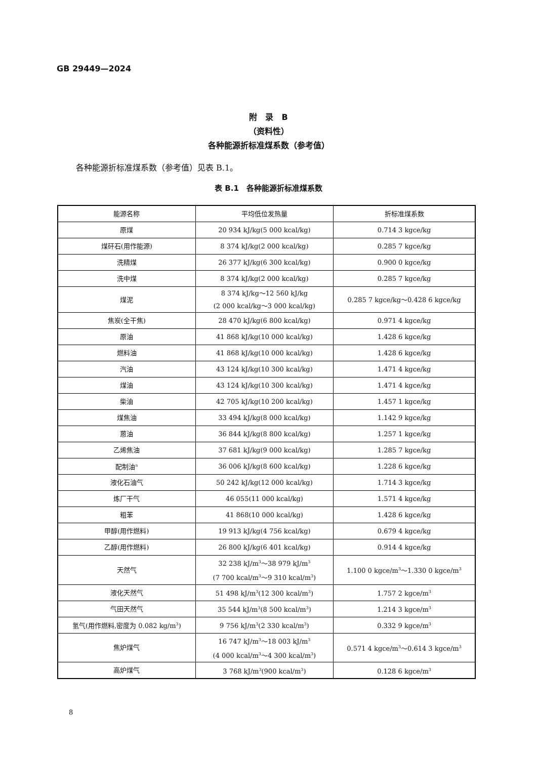GB 29449—2024
附　录　B
（资料性）
各种能源折标准煤系数（参考值）
各种能源折标准煤系数（参考值）见表 B.1。
表 B.1　各种能源折标准煤系数
| 能源名称 | 平均低位发热量 | 折标准煤系数 |
| --- | --- | --- |
| 原煤 | 20 934 kJ/kg(5 000 kcal/kg) | 0.714 3 kgce/kg |
| 煤矸石(用作能源) | 8 374 kJ/kg(2 000 kcal/kg) | 0.285 7 kgce/kg |
| 洗精煤 | 26 377 kJ/kg(6 300 kcal/kg) | 0.900 0 kgce/kg |
| 洗中煤 | 8 374 kJ/kg(2 000 kcal/kg) | 0.285 7 kgce/kg |
| 煤泥 | 8 374 kJ/kg～12 560 kJ/kg (2 000 kcal/kg～3 000 kcal/kg) | 0.285 7 kgce/kg～0.428 6 kgce/kg |
| 焦炭(全干焦) | 28 470 kJ/kg(6 800 kcal/kg) | 0.971 4 kgce/kg |
| 原油 | 41 868 kJ/kg(10 000 kcal/kg) | 1.428 6 kgce/kg |
| 燃料油 | 41 868 kJ/kg(10 000 kcal/kg) | 1.428 6 kgce/kg |
| 汽油 | 43 124 kJ/kg(10 300 kcal/kg) | 1.471 4 kgce/kg |
| 煤油 | 43 124 kJ/kg(10 300 kcal/kg) | 1.471 4 kgce/kg |
| 柴油 | 42 705 kJ/kg(10 200 kcal/kg) | 1.457 1 kgce/kg |
| 煤焦油 | 33 494 kJ/kg(8 000 kcal/kg) | 1.142 9 kgce/kg |
| 蒽油 | 36 844 kJ/kg(8 800 kcal/kg) | 1.257 1 kgce/kg |
| 乙烯焦油 | 37 681 kJ/kg(9 000 kcal/kg) | 1.285 7 kgce/kg |
| 配制油<sup>a</sup> | 36 006 kJ/kg(8 600 kcal/kg) | 1.228 6 kgce/kg |
| 液化石油气 | 50 242 kJ/kg(12 000 kcal/kg) | 1.714 3 kgce/kg |
| 炼厂干气 | 46 055(11 000 kcal/kg) | 1.571 4 kgce/kg |
| 粗苯 | 41 868(10 000 kcal/kg) | 1.428 6 kgce/kg |
| 甲醇(用作燃料) | 19 913 kJ/kg(4 756 kcal/kg) | 0.679 4 kgce/kg |
| 乙醇(用作燃料) | 26 800 kJ/kg(6 401 kcal/kg) | 0.914 4 kgce/kg |
| 天然气 | 32 238 kJ/m<sup>3</sup>～38 979 kJ/m<sup>3</sup> (7 700 kcal/m<sup>3</sup>～9 310 kcal/m<sup>3</sup>) | 1.100 0 kgce/m<sup>3</sup>～1.330 0 kgce/m<sup>3</sup> |
| 液化天然气 | 51 498 kJ/m<sup>3</sup>(12 300 kcal/m<sup>3</sup>) | 1.757 2 kgce/m<sup>3</sup> |
| 气田天然气 | 35 544 kJ/m<sup>3</sup>(8 500 kcal/m<sup>3</sup>) | 1.214 3 kgce/m<sup>3</sup> |
| 氢气(用作燃料,密度为 0.082 kg/m<sup>3</sup>) | 9 756 kJ/m<sup>3</sup>(2 330 kcal/m<sup>3</sup>) | 0.332 9 kgce/m<sup>3</sup> |
| 焦炉煤气 | 16 747 kJ/m<sup>3</sup>～18 003 kJ/m<sup>3</sup> (4 000 kcal/m<sup>3</sup>～4 300 kcal/m<sup>3</sup>) | 0.571 4 kgce/m<sup>3</sup>～0.614 3 kgce/m<sup>3</sup> |
| 高炉煤气 | 3 768 kJ/m<sup>3</sup>(900 kcal/m<sup>3</sup>) | 0.128 6 kgce/m<sup>3</sup> |
8